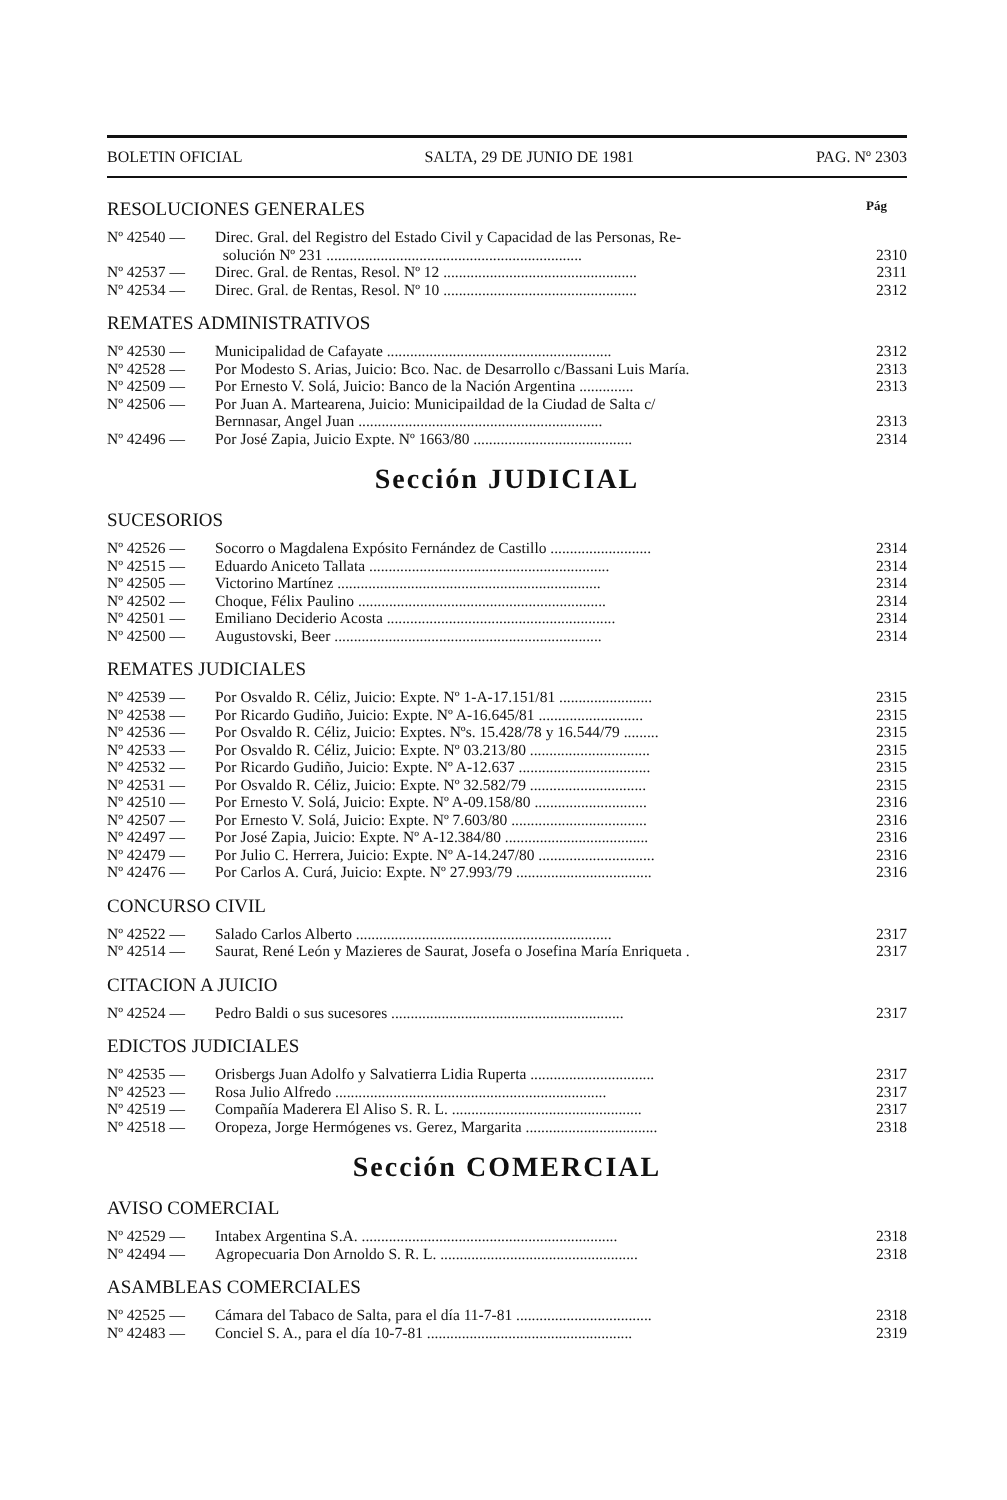BOLETIN OFICIAL SALTA, 29 DE JUNIO DE 1981 PAG. Nº 2303
RESOLUCIONES GENERALES Pág
Nº 42540 — Direc. Gral. del Registro del Estado Civil y Capacidad de las Personas, Re-
solución Nº 231 .................................................................. 2310
Nº 42537 — Direc. Gral. de Rentas, Resol. Nº 12 .................................................. 2311
Nº 42534 — Direc. Gral. de Rentas, Resol. Nº 10 .................................................. 2312
REMATES ADMINISTRATIVOS
Nº 42530 — Municipalidad de Cafayate .......................................................... 2312
Nº 42528 — Por Modesto S. Arias, Juicio: Bco. Nac. de Desarrollo c/Bassani Luis María. 2313
Nº 42509 — Por Ernesto V. Solá, Juicio: Banco de la Nación Argentina .............. 2313
Nº 42506 — Por Juan A. Martearena, Juicio: Municipaildad de la Ciudad de Salta c/
Bernnasar, Angel Juan ............................................................... 2313
Nº 42496 — Por José Zapia, Juicio Expte. Nº 1663/80 ......................................... 2314
Sección JUDICIAL
SUCESORIOS
Nº 42526 — Socorro o Magdalena Expósito Fernández de Castillo .......................... 2314
Nº 42515 — Eduardo Aniceto Tallata .............................................................. 2314
Nº 42505 — Victorino Martínez .................................................................... 2314
Nº 42502 — Choque, Félix Paulino ................................................................ 2314
Nº 42501 — Emiliano Deciderio Acosta ........................................................... 2314
Nº 42500 — Augustovski, Beer ..................................................................... 2314
REMATES JUDICIALES
Nº 42539 — Por Osvaldo R. Céliz, Juicio: Expte. Nº 1-A-17.151/81 ........................ 2315
Nº 42538 — Por Ricardo Gudiño, Juicio: Expte. Nº A-16.645/81 ........................... 2315
Nº 42536 — Por Osvaldo R. Céliz, Juicio: Exptes. Nºs. 15.428/78 y 16.544/79 ......... 2315
Nº 42533 — Por Osvaldo R. Céliz, Juicio: Expte. Nº 03.213/80 ............................... 2315
Nº 42532 — Por Ricardo Gudiño, Juicio: Expte. Nº A-12.637 .................................. 2315
Nº 42531 — Por Osvaldo R. Céliz, Juicio: Expte. Nº 32.582/79 .............................. 2315
Nº 42510 — Por Ernesto V. Solá, Juicio: Expte. Nº A-09.158/80 ............................. 2316
Nº 42507 — Por Ernesto V. Solá, Juicio: Expte. Nº 7.603/80 ................................... 2316
Nº 42497 — Por José Zapia, Juicio: Expte. Nº A-12.384/80 ..................................... 2316
Nº 42479 — Por Julio C. Herrera, Juicio: Expte. Nº A-14.247/80 .............................. 2316
Nº 42476 — Por Carlos A. Curá, Juicio: Expte. Nº 27.993/79 ................................... 2316
CONCURSO CIVIL
Nº 42522 — Salado Carlos Alberto .................................................................. 2317
Nº 42514 — Saurat, René León y Mazieres de Saurat, Josefa o Josefina María Enriqueta . 2317
CITACION A JUICIO
Nº 42524 — Pedro Baldi o sus sucesores ............................................................ 2317
EDICTOS JUDICIALES
Nº 42535 — Orisbergs Juan Adolfo y Salvatierra Lidia Ruperta ................................ 2317
Nº 42523 — Rosa Julio Alfredo ...................................................................... 2317
Nº 42519 — Compañía Maderera El Aliso S. R. L. ................................................. 2317
Nº 42518 — Oropeza, Jorge Hermógenes vs. Gerez, Margarita .................................. 2318
Sección COMERCIAL
AVISO COMERCIAL
Nº 42529 — Intabex Argentina S.A. .................................................................. 2318
Nº 42494 — Agropecuaria Don Arnoldo S. R. L. ................................................... 2318
ASAMBLEAS COMERCIALES
Nº 42525 — Cámara del Tabaco de Salta, para el día 11-7-81 ................................... 2318
Nº 42483 — Conciel S. A., para el día 10-7-81 ..................................................... 2319